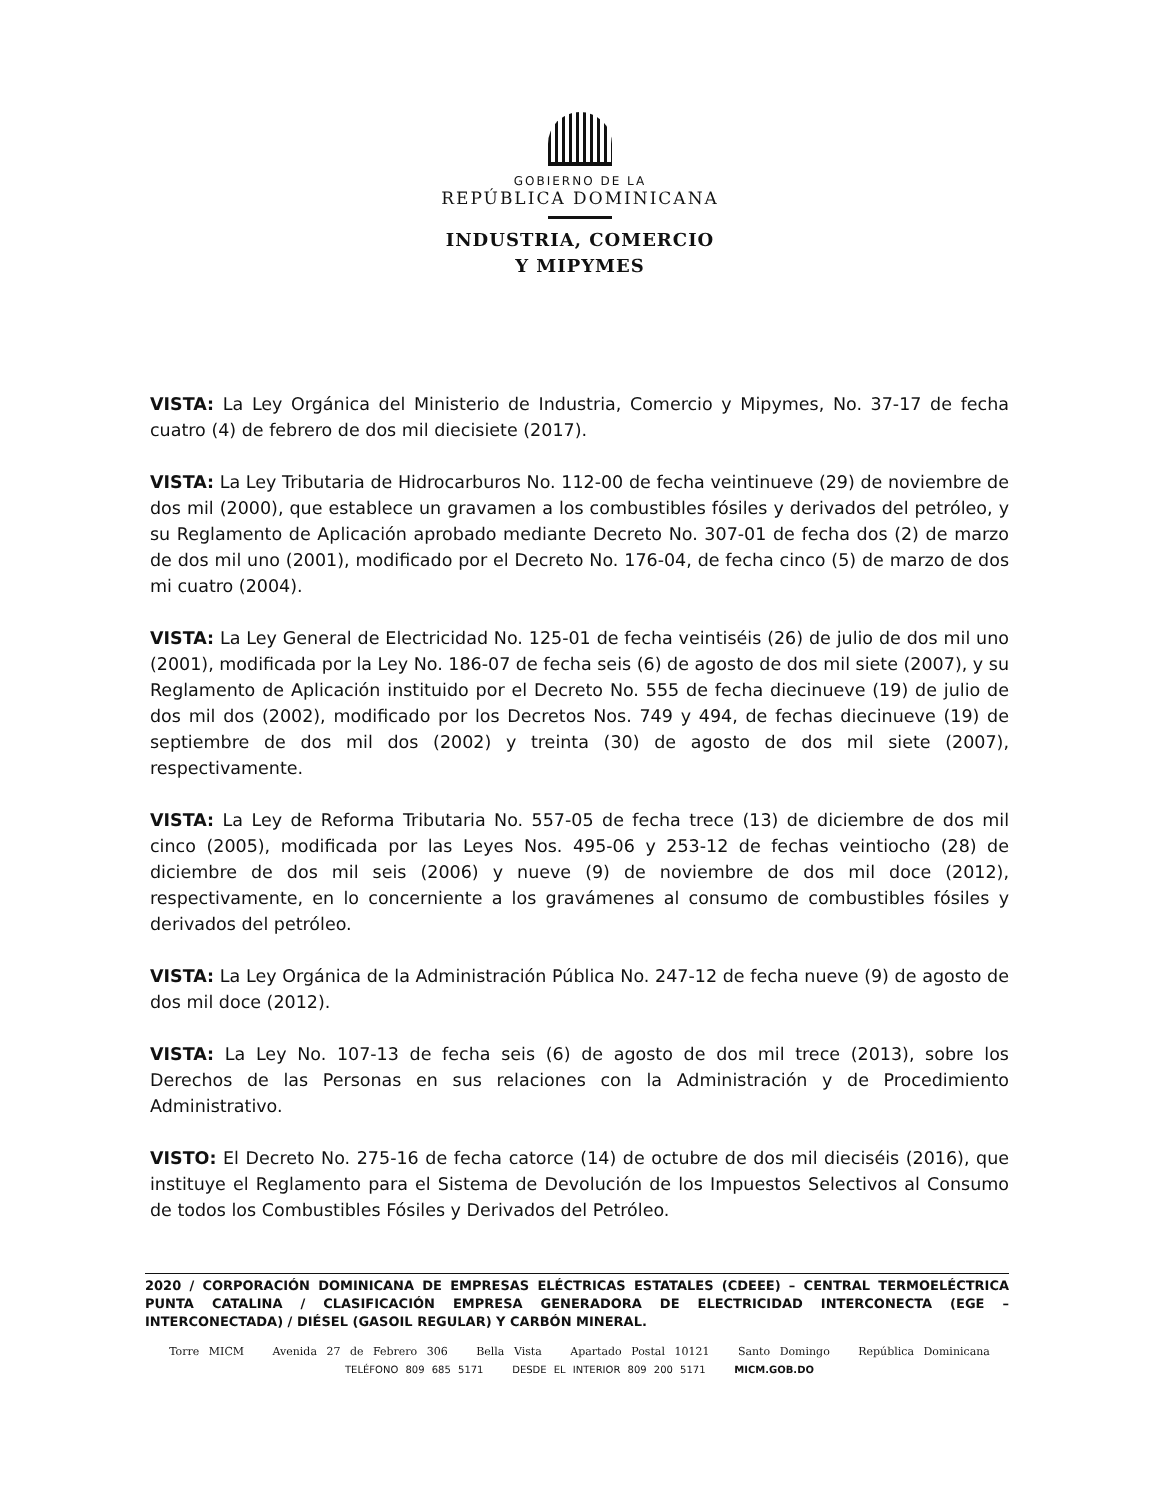GOBIERNO DE LA
REPÚBLICA DOMINICANA
INDUSTRIA, COMERCIO
Y MIPYMES
VISTA: La Ley Orgánica del Ministerio de Industria, Comercio y Mipymes, No. 37-17 de fecha cuatro (4) de febrero de dos mil diecisiete (2017).
VISTA: La Ley Tributaria de Hidrocarburos No. 112-00 de fecha veintinueve (29) de noviembre de dos mil (2000), que establece un gravamen a los combustibles fósiles y derivados del petróleo, y su Reglamento de Aplicación aprobado mediante Decreto No. 307-01 de fecha dos (2) de marzo de dos mil uno (2001), modificado por el Decreto No. 176-04, de fecha cinco (5) de marzo de dos mi cuatro (2004).
VISTA: La Ley General de Electricidad No. 125-01 de fecha veintiséis (26) de julio de dos mil uno (2001), modificada por la Ley No. 186-07 de fecha seis (6) de agosto de dos mil siete (2007), y su Reglamento de Aplicación instituido por el Decreto No. 555 de fecha diecinueve (19) de julio de dos mil dos (2002), modificado por los Decretos Nos. 749 y 494, de fechas diecinueve (19) de septiembre de dos mil dos (2002) y treinta (30) de agosto de dos mil siete (2007), respectivamente.
VISTA: La Ley de Reforma Tributaria No. 557-05 de fecha trece (13) de diciembre de dos mil cinco (2005), modificada por las Leyes Nos. 495-06 y 253-12 de fechas veintiocho (28) de diciembre de dos mil seis (2006) y nueve (9) de noviembre de dos mil doce (2012), respectivamente, en lo concerniente a los gravámenes al consumo de combustibles fósiles y derivados del petróleo.
VISTA: La Ley Orgánica de la Administración Pública No. 247-12 de fecha nueve (9) de agosto de dos mil doce (2012).
VISTA: La Ley No. 107-13 de fecha seis (6) de agosto de dos mil trece (2013), sobre los Derechos de las Personas en sus relaciones con la Administración y de Procedimiento Administrativo.
VISTO: El Decreto No. 275-16 de fecha catorce (14) de octubre de dos mil dieciséis (2016), que instituye el Reglamento para el Sistema de Devolución de los Impuestos Selectivos al Consumo de todos los Combustibles Fósiles y Derivados del Petróleo.
2020 / CORPORACIÓN DOMINICANA DE EMPRESAS ELÉCTRICAS ESTATALES (CDEEE) – CENTRAL TERMOELÉCTRICA PUNTA CATALINA / CLASIFICACIÓN EMPRESA GENERADORA DE ELECTRICIDAD INTERCONECTA (EGE – INTERCONECTADA) / DIÉSEL (GASOIL REGULAR) Y CARBÓN MINERAL.
Torre MICM Avenida 27 de Febrero 306 Bella Vista Apartado Postal 10121 Santo Domingo República Dominicana
TELÉFONO 809 685 5171 DESDE EL INTERIOR 809 200 5171 MICM.GOB.DO